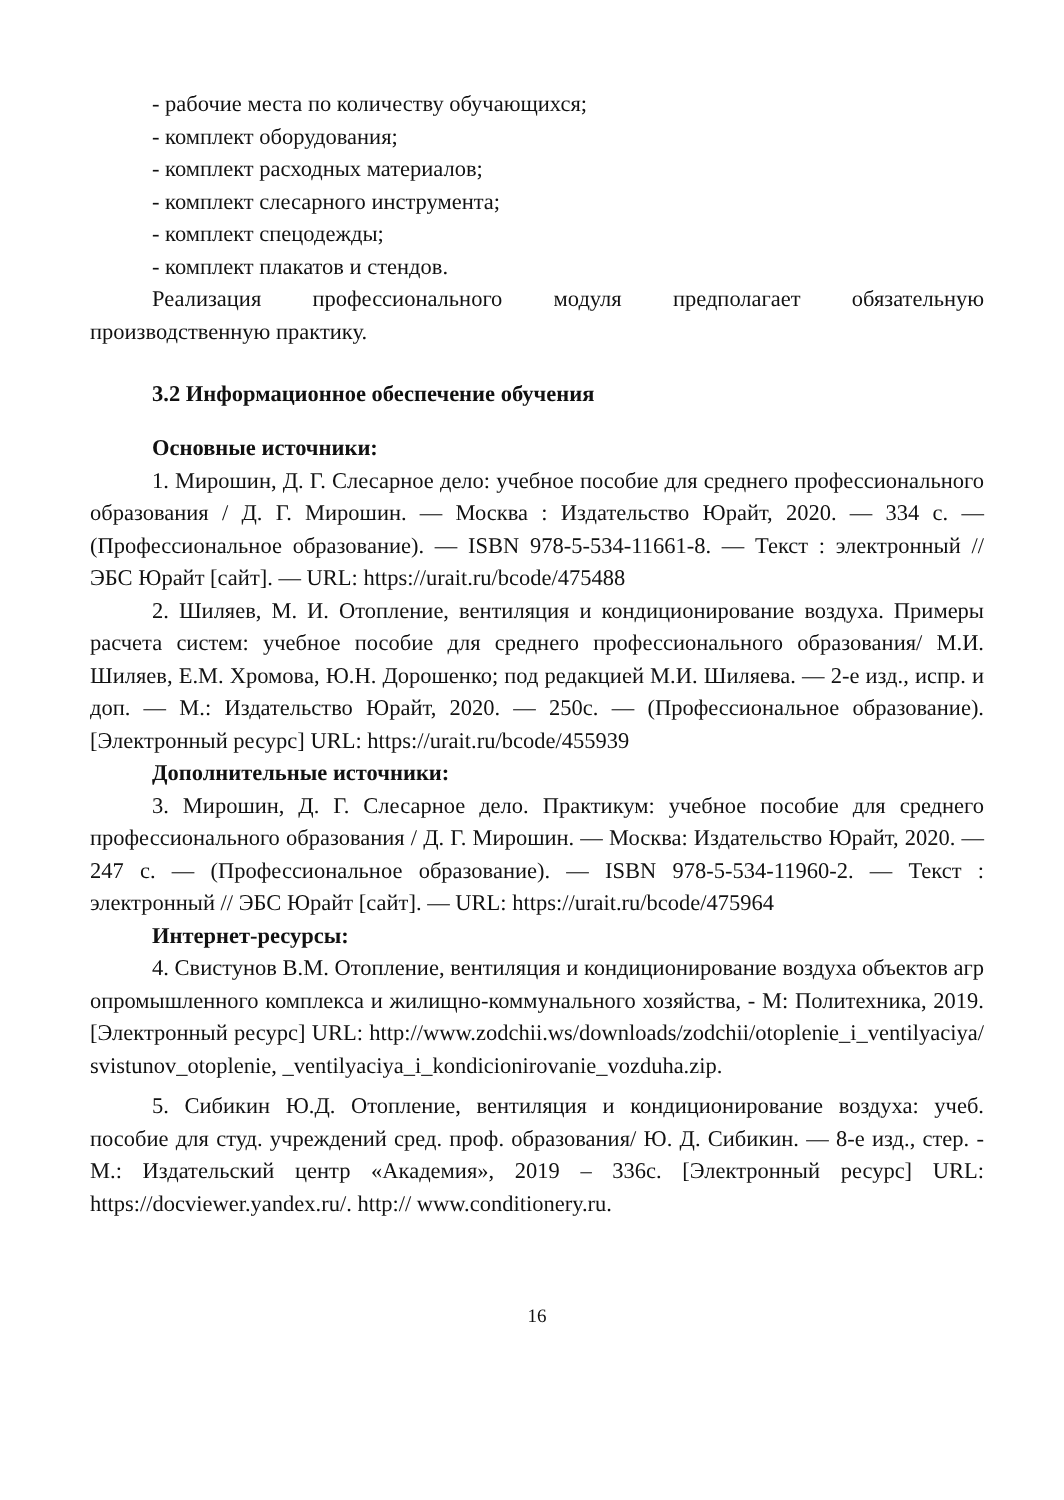- рабочие места по количеству обучающихся;
- комплект оборудования;
- комплект расходных материалов;
- комплект слесарного инструмента;
- комплект спецодежды;
- комплект плакатов и стендов.
Реализация профессионального модуля предполагает обязательную производственную практику.
3.2 Информационное обеспечение обучения
Основные источники:
1. Мирошин, Д. Г. Слесарное дело: учебное пособие для среднего профессионального образования / Д. Г. Мирошин. — Москва : Издательство Юрайт, 2020. — 334 с. — (Профессиональное образование). — ISBN 978-5-534-11661-8. — Текст : электронный // ЭБС Юрайт [сайт]. — URL: https://urait.ru/bcode/475488
2. Шиляев, М. И. Отопление, вентиляция и кондиционирование воздуха. Примеры расчета систем: учебное пособие для среднего профессионального образования/ М.И. Шиляев, Е.М. Хромова, Ю.Н. Дорошенко; под редакцией М.И. Шиляева. — 2-е изд., испр. и доп. — М.: Издательство Юрайт, 2020. — 250с. — (Профессиональное образование). [Электронный ресурс] URL: https://urait.ru/bcode/455939
Дополнительные источники:
3. Мирошин, Д. Г. Слесарное дело. Практикум: учебное пособие для среднего профессионального образования / Д. Г. Мирошин. — Москва: Издательство Юрайт, 2020. — 247 с. — (Профессиональное образование). — ISBN 978-5-534-11960-2. — Текст : электронный // ЭБС Юрайт [сайт]. — URL: https://urait.ru/bcode/475964
Интернет-ресурсы:
4. Свистунов В.М. Отопление, вентиляция и кондиционирование воздуха объектов агропромышленного комплекса и жилищно-коммунального хозяйства, - М: Политехника, 2019. [Электронный ресурс] URL: http://www.zodchii.ws/downloads/zodchii/otoplenie_i_ventilyaciya/svistunov_otoplenie, _ventilyaciya_i_kondicionirovanie_vozduha.zip.
5. Сибикин Ю.Д. Отопление, вентиляция и кондиционирование воздуха: учеб. пособие для студ. учреждений сред. проф. образования/ Ю. Д. Сибикин. — 8-е изд., стер. - М.: Издательский центр «Академия», 2019 – 336с. [Электронный ресурс] URL: https://docviewer.yandex.ru/. http:// www.conditionery.ru.
16